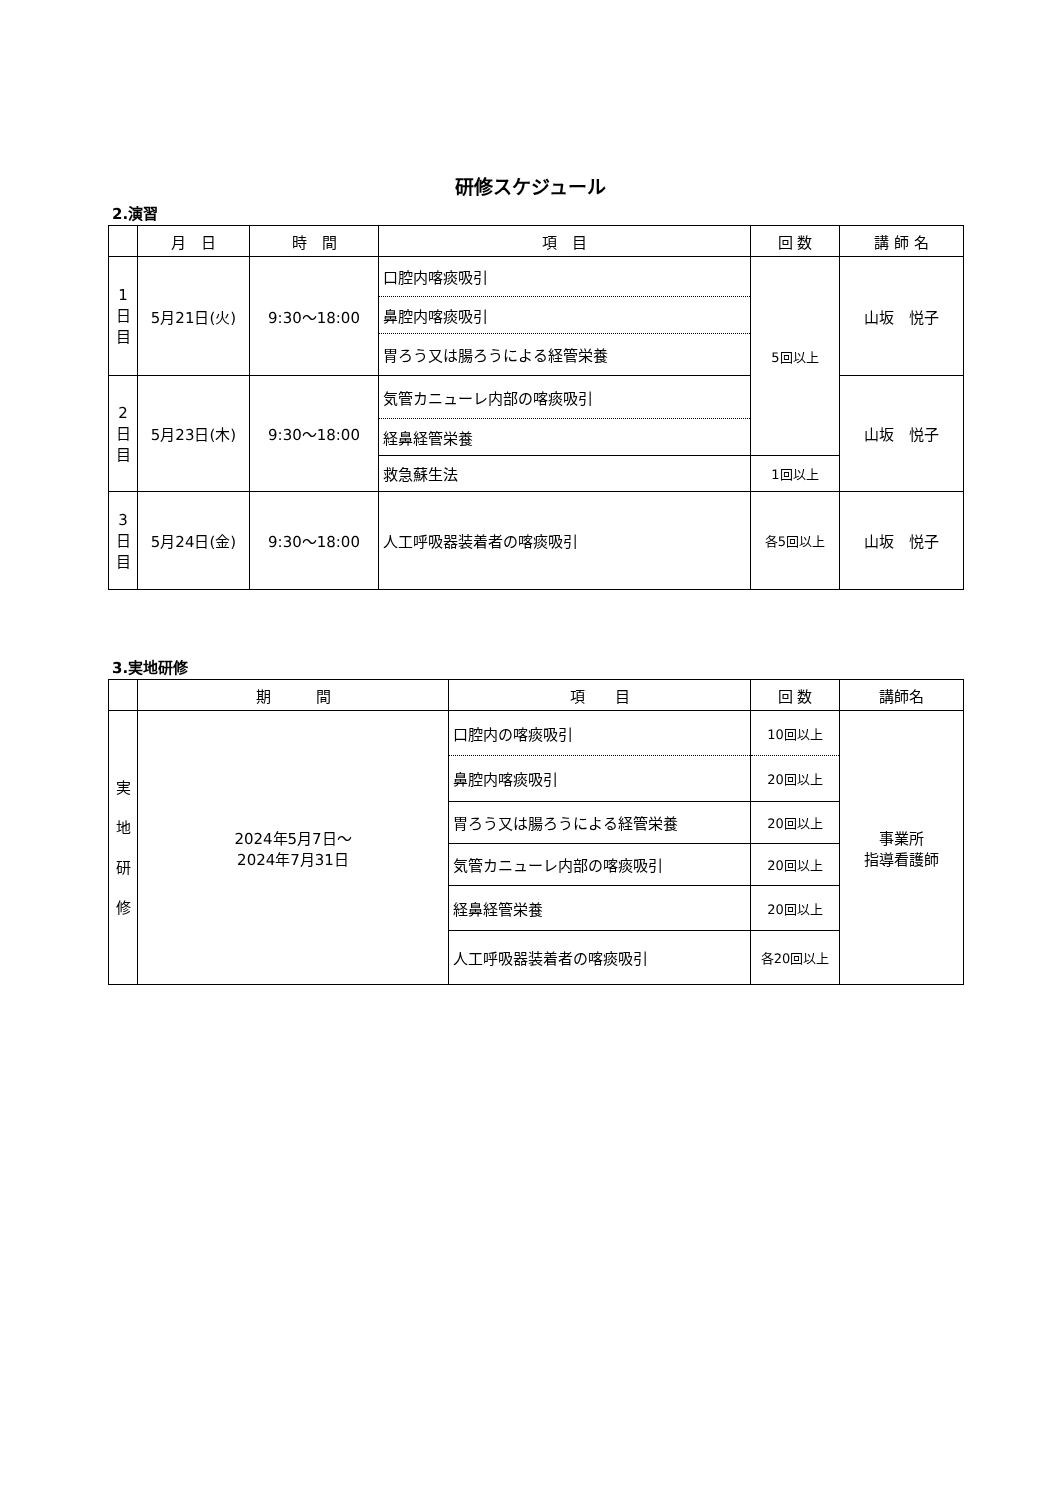研修スケジュール
2.演習
| | 月 日 | 時 間 | 項 目 | 回 数 | 講 師 名 |
| --- | --- | --- | --- | --- | --- |
| 1 日 目 | 5月21日(火) | 9:30〜18:00 | 口腔内喀痰吸引 | 5回以上 | 山坂 悦子 |
| | | | 鼻腔内喀痰吸引 | | |
| | | | 胃ろう又は腸ろうによる経管栄養 | | |
| 2 日 目 | 5月23日(木) | 9:30〜18:00 | 気管カニューレ内部の喀痰吸引 | | 山坂 悦子 |
| | | | 経鼻経管栄養 | | |
| | | | 救急蘇生法 | 1回以上 | |
| 3 日 目 | 5月24日(金) | 9:30〜18:00 | 人工呼吸器装着者の喀痰吸引 | 各5回以上 | 山坂 悦子 |
3.実地研修
| | 期 間 | 項 目 | 回 数 | 講師名 |
| --- | --- | --- | --- | --- |
| 実 地 研 修 | 2024年5月7日〜 2024年7月31日 | 口腔内の喀痰吸引 | 10回以上 | 事業所 指導看護師 |
| | | 鼻腔内喀痰吸引 | 20回以上 | |
| | | 胃ろう又は腸ろうによる経管栄養 | 20回以上 | |
| | | 気管カニューレ内部の喀痰吸引 | 20回以上 | |
| | | 経鼻経管栄養 | 20回以上 | |
| | | 人工呼吸器装着者の喀痰吸引 | 各20回以上 | |